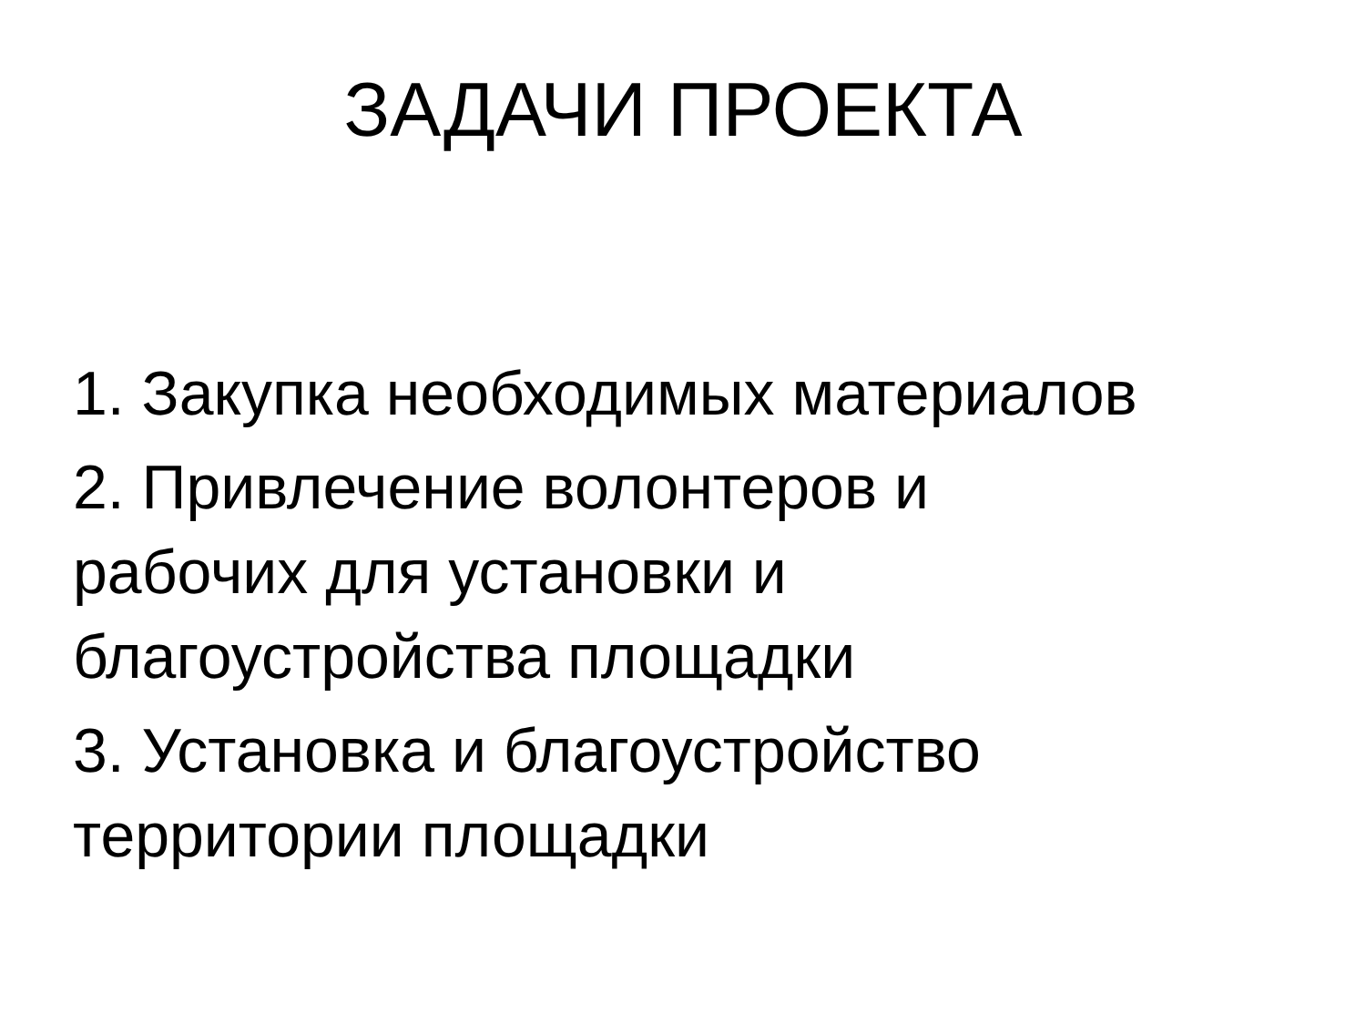ЗАДАЧИ ПРОЕКТА
1. Закупка необходимых материалов
2. Привлечение волонтеров и
рабочих для установки и
благоустройства площадки
3. Установка и благоустройство
территории площадки